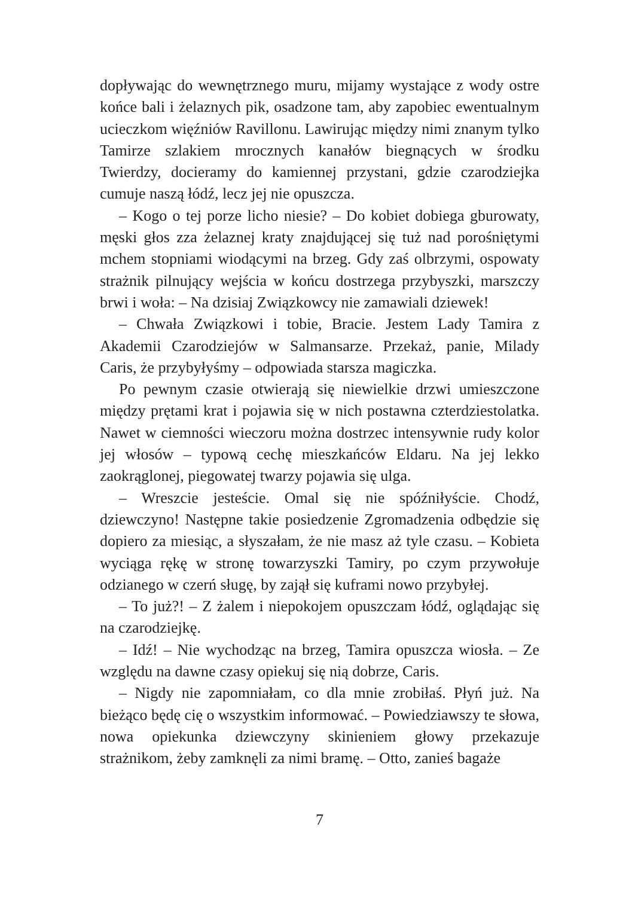dopływając do wewnętrznego muru, mijamy wystające z wody ostre końce bali i żelaznych pik, osadzone tam, aby zapobiec ewentualnym ucieczkom więźniów Ravillonu. Lawirując między nimi znanym tylko Tamirze szlakiem mrocznych kanałów biegnących w środku Twierdzy, docieramy do kamiennej przystani, gdzie czarodziejka cumuje naszą łódź, lecz jej nie opuszcza.
– Kogo o tej porze licho niesie? – Do kobiet dobiega gburowaty, męski głos zza żelaznej kraty znajdującej się tuż nad porośniętymi mchem stopniami wiodącymi na brzeg. Gdy zaś olbrzymi, ospowaty strażnik pilnujący wejścia w końcu dostrzega przybyszki, marszczy brwi i woła: – Na dzisiaj Związkowcy nie zamawiali dziewek!
– Chwała Związkowi i tobie, Bracie. Jestem Lady Tamira z Akademii Czarodziejów w Salmansarze. Przekaż, panie, Milady Caris, że przybyłyśmy – odpowiada starsza magiczka.
Po pewnym czasie otwierają się niewielkie drzwi umieszczone między prętami krat i pojawia się w nich postawna czterdziestolatka. Nawet w ciemności wieczoru można dostrzec intensywnie rudy kolor jej włosów – typową cechę mieszkańców Eldaru. Na jej lekko zaokrąglonej, piegowatej twarzy pojawia się ulga.
– Wreszcie jesteście. Omal się nie spóźniłyście. Chodź, dziewczyno! Następne takie posiedzenie Zgromadzenia odbędzie się dopiero za miesiąc, a słyszałam, że nie masz aż tyle czasu. – Kobieta wyciąga rękę w stronę towarzyszki Tamiry, po czym przywołuje odzianego w czerń sługę, by zajął się kuframi nowo przybyłej.
– To już?! – Z żalem i niepokojem opuszczam łódź, oglądając się na czarodziejkę.
– Idź! – Nie wychodząc na brzeg, Tamira opuszcza wiosła. – Ze względu na dawne czasy opiekuj się nią dobrze, Caris.
– Nigdy nie zapomniałam, co dla mnie zrobiłaś. Płyń już. Na bieżąco będę cię o wszystkim informować. – Powiedziawszy te słowa, nowa opiekunka dziewczyny skinieniem głowy przekazuje strażnikom, żeby zamknęli za nimi bramę. – Otto, zanieś bagaże
7